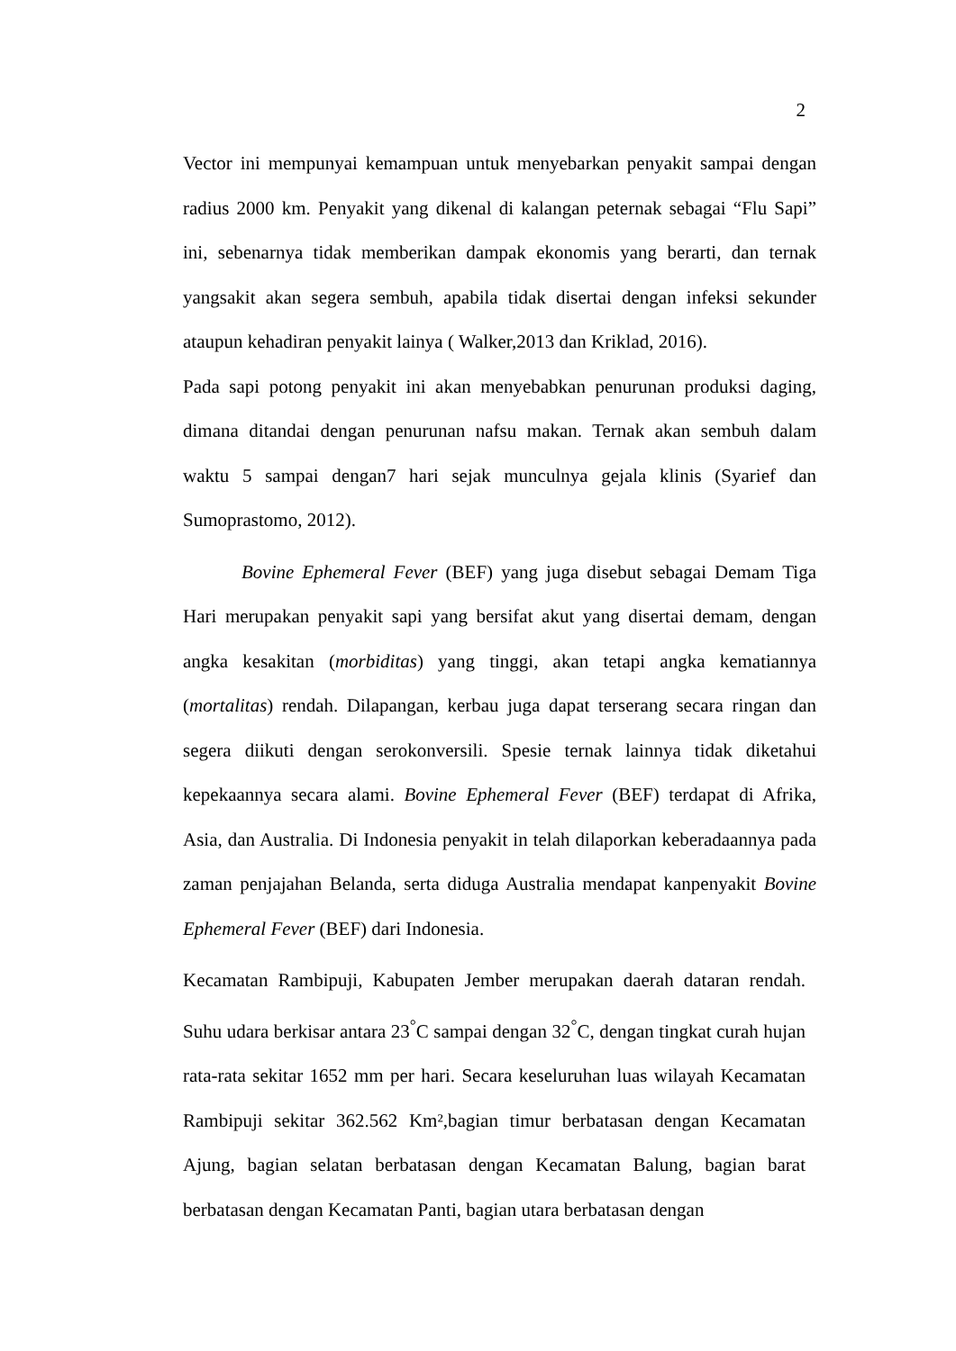2
Vector ini mempunyai kemampuan untuk menyebarkan penyakit sampai dengan radius 2000 km. Penyakit yang dikenal di kalangan peternak sebagai “Flu Sapi” ini, sebenarnya tidak memberikan dampak ekonomis yang berarti, dan ternak yangsakit akan segera sembuh, apabila tidak disertai dengan infeksi sekunder ataupun kehadiran penyakit lainya ( Walker,2013 dan Kriklad, 2016).
Pada sapi potong penyakit ini akan menyebabkan penurunan produksi daging, dimana ditandai dengan penurunan nafsu makan. Ternak akan sembuh dalam waktu 5 sampai dengan7 hari sejak munculnya gejala klinis (Syarief dan Sumoprastomo, 2012).
Bovine Ephemeral Fever (BEF) yang juga disebut sebagai Demam Tiga Hari merupakan penyakit sapi yang bersifat akut yang disertai demam, dengan angka kesakitan (morbiditas) yang tinggi, akan tetapi angka kematiannya (mortalitas) rendah. Dilapangan, kerbau juga dapat terserang secara ringan dan segera diikuti dengan serokonversili. Spesie ternak lainnya tidak diketahui kepekaannya secara alami. Bovine Ephemeral Fever (BEF) terdapat di Afrika, Asia, dan Australia. Di Indonesia penyakit in telah dilaporkan keberadaannya pada zaman penjajahan Belanda, serta diduga Australia mendapat kanpenyakit Bovine Ephemeral Fever (BEF) dari Indonesia.
Kecamatan Rambipuji, Kabupaten Jember merupakan daerah dataran rendah. Suhu udara berkisar antara 23<sup>°</sup>C sampai dengan 32<sup>°</sup>C, dengan tingkat curah hujan rata-rata sekitar 1652 mm per hari. Secara keseluruhan luas wilayah Kecamatan Rambipuji sekitar 362.562 Km²,bagian timur berbatasan dengan Kecamatan Ajung, bagian selatan berbatasan dengan Kecamatan Balung, bagian barat berbatasan dengan Kecamatan Panti, bagian utara berbatasan dengan